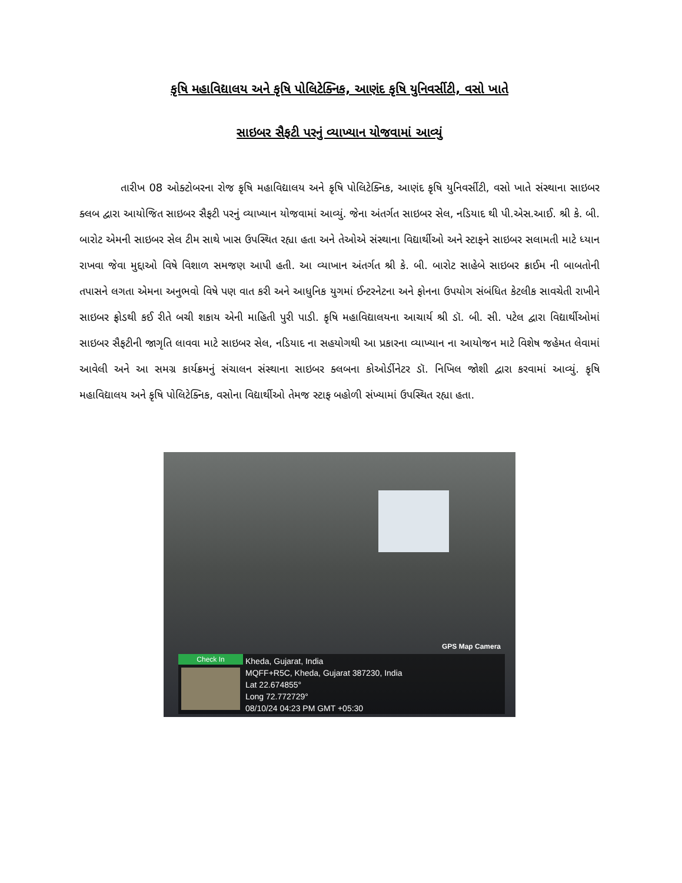કૃષિ મહાવિદ્યાલય અને કૃષિ પોલિટેક્નિક, આણંદ કૃષિ યુનિવર્સીટી, વસો ખાતે
સાઇબર સૈફટી પરનું વ્યાખ્યાન યોજવામાં આવ્યું
તારીખ 08 ઓક્ટોબરના રોજ કૃષિ મહાવિદ્યાલય અને કૃષિ પોલિટેક્નિક, આણંદ કૃષિ યુનિવર્સીટી, વસો ખાતે સંસ્થાના સાઇબર ક્લબ દ્વારા આયોજિત સાઇબર સૈફટી પરનું વ્યાખ્યાન યોજવામાં આવ્યું. જેના અંતર્ગત સાઇબર સેલ, નડિયાદ થી પી.એસ.આઈ. શ્રી કે. બી. બારોટ એમની સાઇબર સેલ ટીમ સાથે ખાસ ઉપસ્થિત રહ્યા હતા અને તેઓએ સંસ્થાના વિદ્યાર્થીઓ અને સ્ટાફને સાઇબર સલામતી માટે ધ્યાન રાખવા જેવા મુદ્દાઓ વિષે વિશાળ સમજણ આપી હતી. આ વ્યાખાન અંતર્ગત શ્રી કે. બી. બારોટ સાહેબે સાઇબર ક્રાઈમ ની બાબતોની તપાસને લગતા એમના અનુભવો વિષે પણ વાત કરી અને આધુનિક યુગમાં ઈન્ટરનેટના અને ફોનના ઉપયોગ સંબંધિત કેટલીક સાવચેતી રાખીને સાઇબર ફ્રોડથી કઈ રીતે બચી શકાય એની માહિતી પુરી પાડી. કૃષિ મહાવિદ્યાલયના આચાર્ય શ્રી ડૉ. બી. સી. પટેલ દ્વારા વિદ્યાર્થીઓમાં સાઇબર સૈફટીની જાગૃતિ લાવવા માટે સાઇબર સેલ, નડિયાદ ના સહયોગથી આ પ્રકારના વ્યાખ્યાન ના આયોજન માટે વિશેષ જહેમત લેવામાં આવેલી અને આ સમગ્ર કાર્યક્રમનું સંચાલન સંસ્થાના સાઇબર ક્લબના કોઓર્ડીનેટર ડૉ. નિખિલ જોશી દ્વારા કરવામાં આવ્યું. કૃષિ મહાવિદ્યાલય અને કૃષિ પોલિટેક્નિક, વસોના વિદ્યાર્થીઓ તેમજ સ્ટાફ બહોળી સંખ્યામાં ઉપસ્થિત રહ્યા હતા.
GPS Map Camera
Check In
Kheda, Gujarat, India
MQFF+R5C, Kheda, Gujarat 387230, India
Lat 22.674855°
Long 72.772729°
08/10/24 04:23 PM GMT +05:30